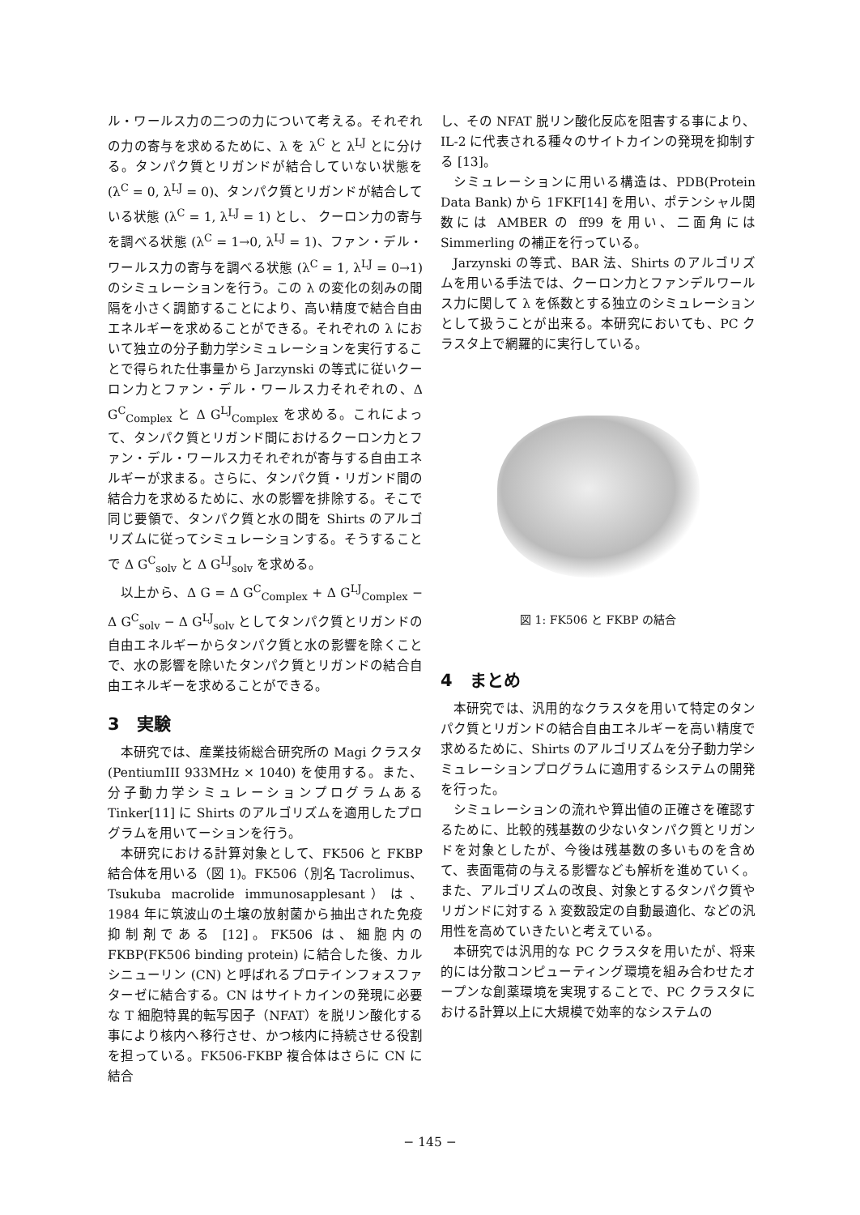ル・ワールス力の二つの力について考える。それぞれの力の寄与を求めるために、λ を λ<sup>C</sup> と λ<sup>LJ</sup> とに分ける。タンパク質とリガンドが結合していない状態を (λ<sup>C</sup> = 0, λ<sup>LJ</sup> = 0)、タンパク質とリガンドが結合している状態 (λ<sup>C</sup> = 1, λ<sup>LJ</sup> = 1) とし、 クーロン力の寄与を調べる状態 (λ<sup>C</sup> = 1→0, λ<sup>LJ</sup> = 1)、ファン・デル・ワールス力の寄与を調べる状態 (λ<sup>C</sup> = 1, λ<sup>LJ</sup> = 0→1) のシミュレーションを行う。この λ の変化の刻みの間隔を小さく調節することにより、高い精度で結合自由エネルギーを求めることができる。それぞれの λ において独立の分子動力学シミュレーションを実行することで得られた仕事量から Jarzynski の等式に従いクーロン力とファン・デル・ワールス力それぞれの、Δ G<sup>C</sup><sub>Complex</sub> と Δ G<sup>LJ</sup><sub>Complex</sub> を求める。これによって、タンパク質とリガンド間におけるクーロン力とファン・デル・ワールス力それぞれが寄与する自由エネルギーが求まる。さらに、タンパク質・リガンド間の結合力を求めるために、水の影響を排除する。そこで同じ要領で、タンパク質と水の間を Shirts のアルゴリズムに従ってシミュレーションする。そうすることで Δ G<sup>C</sup><sub>solv</sub> と Δ G<sup>LJ</sup><sub>solv</sub> を求める。
以上から、Δ G = Δ G<sup>C</sup><sub>Complex</sub> + Δ G<sup>LJ</sup><sub>Complex</sub> − Δ G<sup>C</sup><sub>solv</sub> − Δ G<sup>LJ</sup><sub>solv</sub> としてタンパク質とリガンドの自由エネルギーからタンパク質と水の影響を除くことで、水の影響を除いたタンパク質とリガンドの結合自由エネルギーを求めることができる。
3　実験
本研究では、産業技術総合研究所の Magi クラスタ (PentiumIII 933MHz × 1040) を使用する。また、分子動力学シミュレーションプログラムある Tinker[11] に Shirts のアルゴリズムを適用したプログラムを用いてーションを行う。
本研究における計算対象として、FK506 と FKBP 結合体を用いる（図 1)。FK506（別名 Tacrolimus、Tsukuba macrolide immunosapplesant）は、1984 年に筑波山の土壌の放射菌から抽出された免疫抑制剤である [12]。FK506 は、細胞内の FKBP(FK506 binding protein) に結合した後、カルシニューリン (CN) と呼ばれるプロテインフォスファターゼに結合する。CN はサイトカインの発現に必要な T 細胞特異的転写因子（NFAT）を脱リン酸化する事により核内へ移行させ、かつ核内に持続させる役割を担っている。FK506-FKBP 複合体はさらに CN に結合
し、その NFAT 脱リン酸化反応を阻害する事により、IL-2 に代表される種々のサイトカインの発現を抑制する [13]。
シミュレーションに用いる構造は、PDB(Protein Data Bank) から 1FKF[14] を用い、ポテンシャル関数には AMBER の ff99 を用い、二面角には Simmerling の補正を行っている。
Jarzynski の等式、BAR 法、Shirts のアルゴリズムを用いる手法では、クーロン力とファンデルワールス力に関して λ を係数とする独立のシミュレーションとして扱うことが出来る。本研究においても、PC クラスタ上で網羅的に実行している。
図 1: FK506 と FKBP の結合
4　まとめ
本研究では、汎用的なクラスタを用いて特定のタンパク質とリガンドの結合自由エネルギーを高い精度で求めるために、Shirts のアルゴリズムを分子動力学シミュレーションプログラムに適用するシステムの開発を行った。
シミュレーションの流れや算出値の正確さを確認するために、比較的残基数の少ないタンパク質とリガンドを対象としたが、今後は残基数の多いものを含めて、表面電荷の与える影響なども解析を進めていく。また、アルゴリズムの改良、対象とするタンパク質やリガンドに対する λ 変数設定の自動最適化、などの汎用性を高めていきたいと考えている。
本研究では汎用的な PC クラスタを用いたが、将来的には分散コンピューティング環境を組み合わせたオープンな創薬環境を実現することで、PC クラスタにおける計算以上に大規模で効率的なシステムの
− 145 −